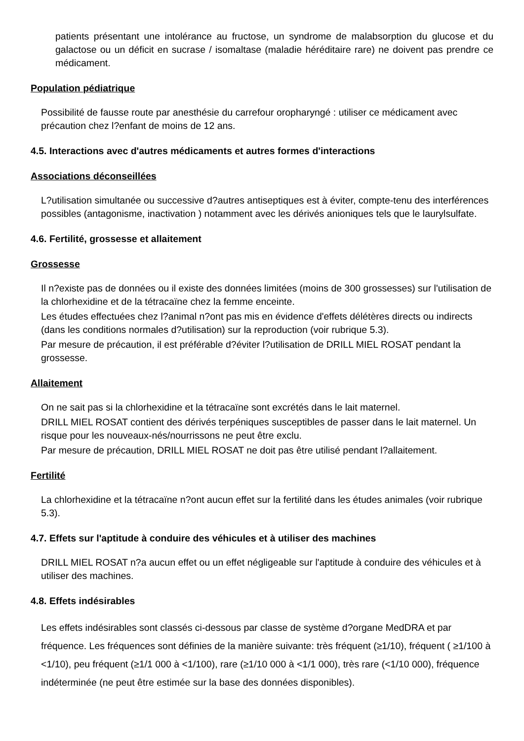patients présentant une intolérance au fructose, un syndrome de malabsorption du glucose et du galactose ou un déficit en sucrase / isomaltase (maladie héréditaire rare) ne doivent pas prendre ce médicament.
Population pédiatrique
Possibilité de fausse route par anesthésie du carrefour oropharyngé : utiliser ce médicament avec précaution chez l?enfant de moins de 12 ans.
4.5. Interactions avec d'autres médicaments et autres formes d'interactions
Associations déconseillées
L?utilisation simultanée ou successive d?autres antiseptiques est à éviter, compte-tenu des interférences possibles (antagonisme, inactivation ) notamment avec les dérivés anioniques tels que le laurylsulfate.
4.6. Fertilité, grossesse et allaitement
Grossesse
Il n?existe pas de données ou il existe des données limitées (moins de 300 grossesses) sur l'utilisation de la chlorhexidine et de la tétracaïne chez la femme enceinte.
Les études effectuées chez l?animal n?ont pas mis en évidence d'effets délétères directs ou indirects (dans les conditions normales d?utilisation) sur la reproduction (voir rubrique 5.3).
Par mesure de précaution, il est préférable d?éviter l?utilisation de DRILL MIEL ROSAT pendant la grossesse.
Allaitement
On ne sait pas si la chlorhexidine et la tétracaïne sont excrétés dans le lait maternel.
DRILL MIEL ROSAT contient des dérivés terpéniques susceptibles de passer dans le lait maternel. Un risque pour les nouveaux-nés/nourrissons ne peut être exclu.
Par mesure de précaution, DRILL MIEL ROSAT ne doit pas être utilisé pendant l?allaitement.
Fertilité
La chlorhexidine et la tétracaïne n?ont aucun effet sur la fertilité dans les études animales (voir rubrique 5.3).
4.7. Effets sur l'aptitude à conduire des véhicules et à utiliser des machines
DRILL MIEL ROSAT n?a aucun effet ou un effet négligeable sur l'aptitude à conduire des véhicules et à utiliser des machines.
4.8. Effets indésirables
Les effets indésirables sont classés ci-dessous par classe de système d?organe MedDRA et par fréquence. Les fréquences sont définies de la manière suivante: très fréquent (≥1/10), fréquent ( ≥1/100 à <1/10), peu fréquent (≥1/1 000 à <1/100), rare (≥1/10 000 à <1/1 000), très rare (<1/10 000), fréquence indéterminée (ne peut être estimée sur la base des données disponibles).